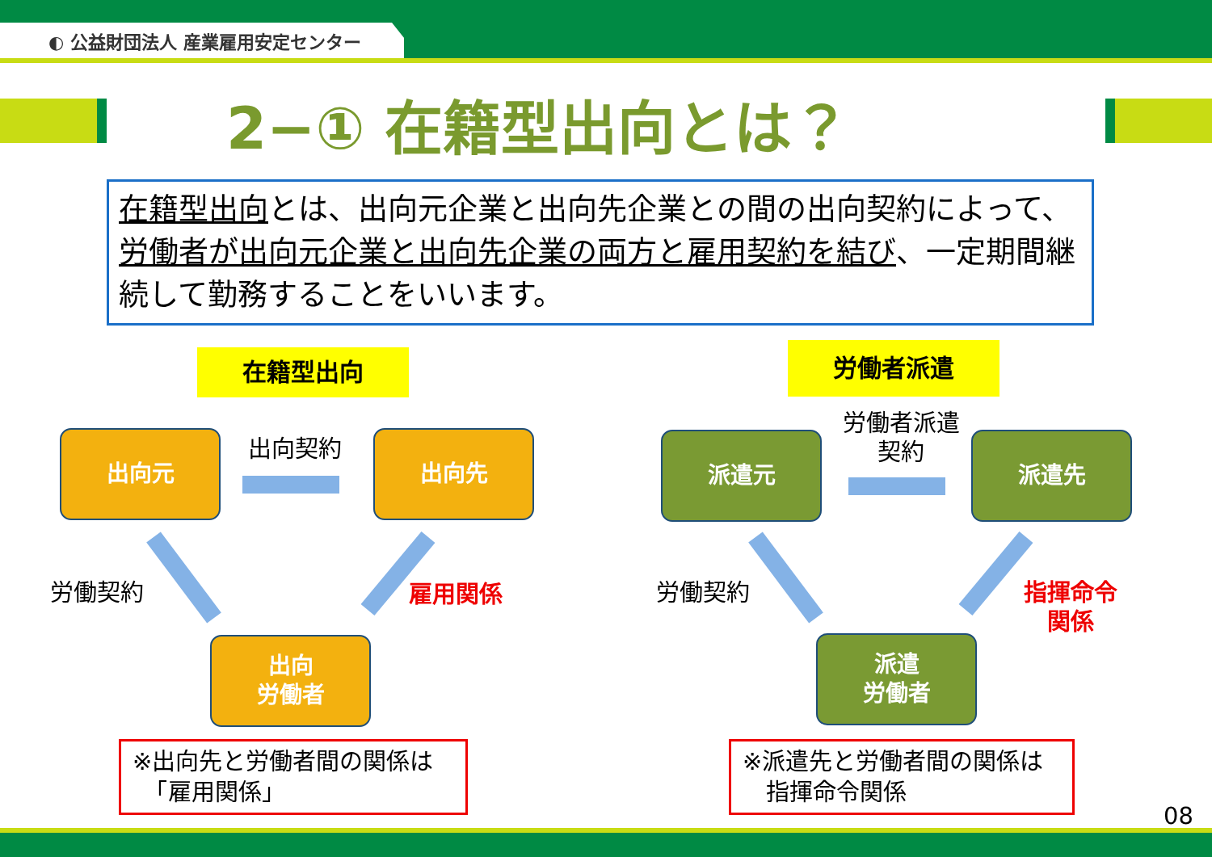◐ 公益財団法人 産業雇用安定センター
2−① 在籍型出向とは？
在籍型出向とは、出向元企業と出向先企業との間の出向契約によって、労働者が出向元企業と出向先企業の両方と雇用契約を結び、一定期間継続して勤務することをいいます。
在籍型出向 労働者派遣
出向元 出向先
出向
労働者
派遣元 派遣先
派遣
労働者
出向契約
労働者派遣
契約
労働契約 労働契約
雇用関係
指揮命令
関係
※出向先と労働者間の関係は
　「雇用関係」
※派遣先と労働者間の関係は
　指揮命令関係
08